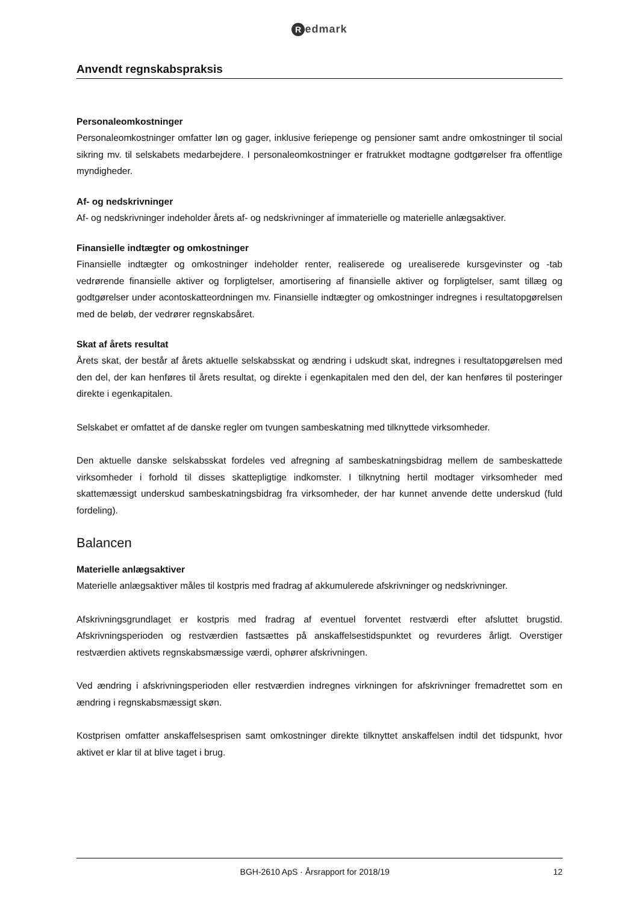Redmark
Anvendt regnskabspraksis
Personaleomkostninger
Personaleomkostninger omfatter løn og gager, inklusive feriepenge og pensioner samt andre omkostninger til social sikring mv. til selskabets medarbejdere. I personaleomkostninger er fratrukket modtagne godtgørelser fra offentlige myndigheder.
Af- og nedskrivninger
Af- og nedskrivninger indeholder årets af- og nedskrivninger af immaterielle og materielle anlægsaktiver.
Finansielle indtægter og omkostninger
Finansielle indtægter og omkostninger indeholder renter, realiserede og urealiserede kursgevinster og -tab vedrørende finansielle aktiver og forpligtelser, amortisering af finansielle aktiver og forpligtelser, samt tillæg og godtgørelser under acontoskatteordningen mv. Finansielle indtægter og omkostninger indregnes i resultatopgørelsen med de beløb, der vedrører regnskabsåret.
Skat af årets resultat
Årets skat, der består af årets aktuelle selskabsskat og ændring i udskudt skat, indregnes i resultatopgørelsen med den del, der kan henføres til årets resultat, og direkte i egenkapitalen med den del, der kan henføres til posteringer direkte i egenkapitalen.
Selskabet er omfattet af de danske regler om tvungen sambeskatning med tilknyttede virksomheder.
Den aktuelle danske selskabsskat fordeles ved afregning af sambeskatningsbidrag mellem de sambeskattede virksomheder i forhold til disses skattepligtige indkomster. I tilknytning hertil modtager virksomheder med skattemæssigt underskud sambeskatningsbidrag fra virksomheder, der har kunnet anvende dette underskud (fuld fordeling).
Balancen
Materielle anlægsaktiver
Materielle anlægsaktiver måles til kostpris med fradrag af akkumulerede afskrivninger og nedskrivninger.
Afskrivningsgrundlaget er kostpris med fradrag af eventuel forventet restværdi efter afsluttet brugstid. Afskrivningsperioden og restværdien fastsættes på anskaffelsestidspunktet og revurderes årligt. Overstiger restværdien aktivets regnskabsmæssige værdi, ophører afskrivningen.
Ved ændring i afskrivningsperioden eller restværdien indregnes virkningen for afskrivninger fremadrettet som en ændring i regnskabsmæssigt skøn.
Kostprisen omfatter anskaffelsesprisen samt omkostninger direkte tilknyttet anskaffelsen indtil det tidspunkt, hvor aktivet er klar til at blive taget i brug.
BGH-2610 ApS · Årsrapport for 2018/19
12